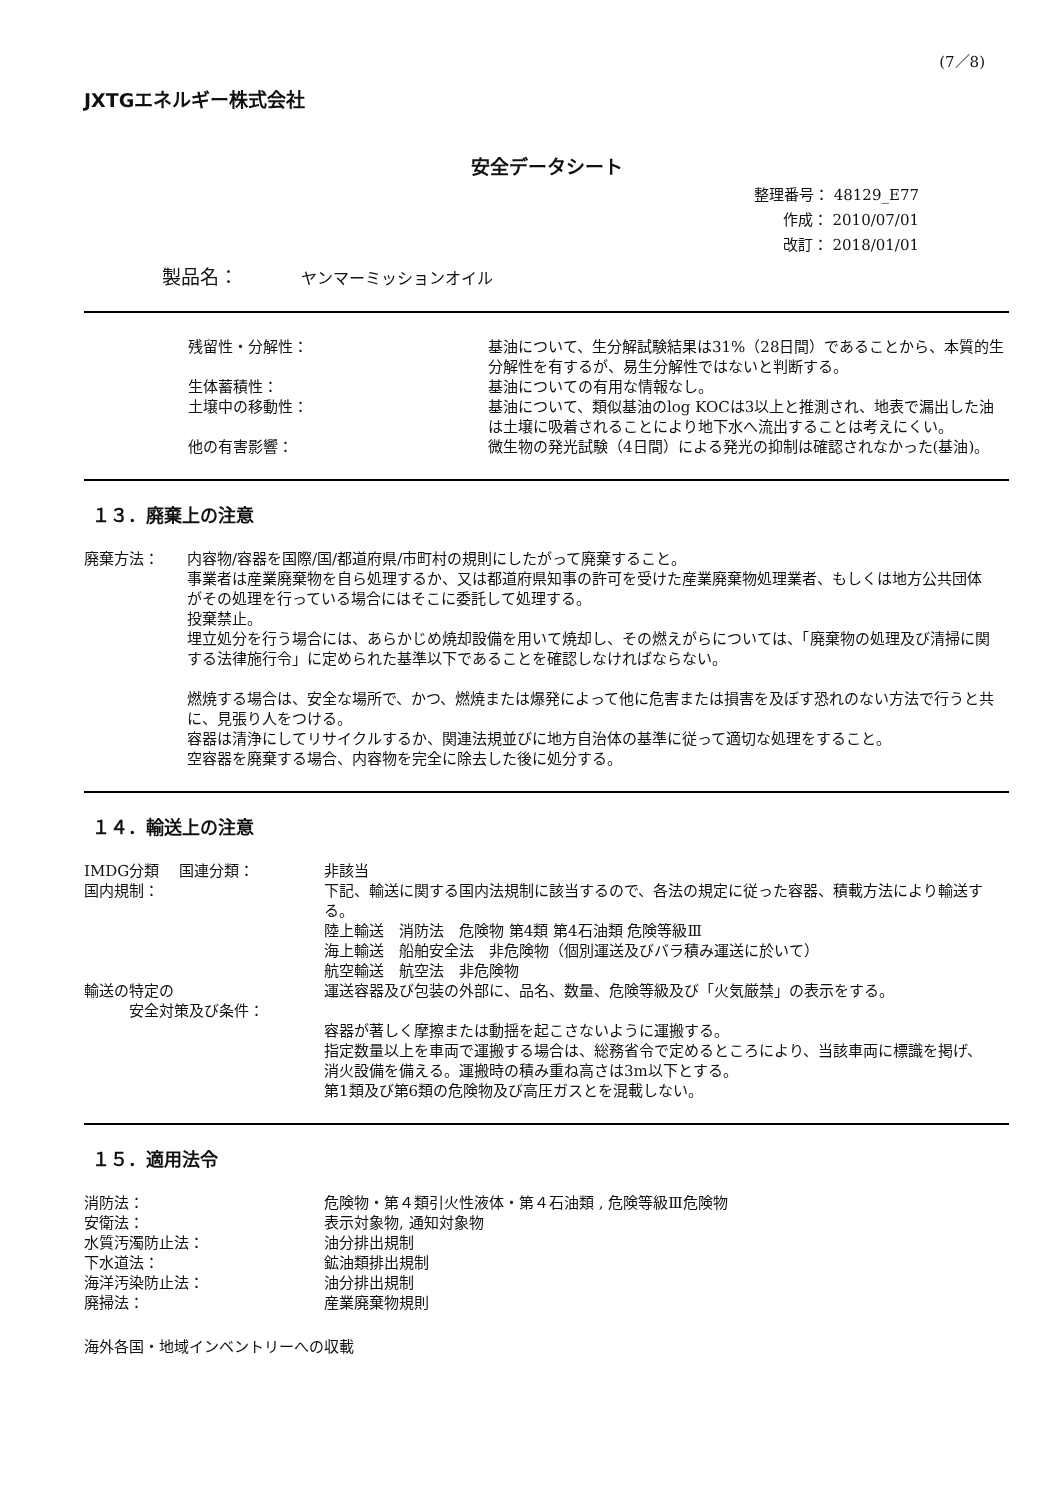(7／8)
JXTGエネルギー株式会社
安全データシート
整理番号： 48129_E77
作成： 2010/07/01
改訂： 2018/01/01
製品名：　　　 ヤンマーミッションオイル
| 残留性・分解性： | 基油について、生分解試験結果は31%（28日間）であることから、本質的生分解性を有するが、易生分解性ではないと判断する。 |
| 生体蓄積性： | 基油についての有用な情報なし。 |
| 土壌中の移動性： | 基油について、類似基油のlog KOCは3以上と推測され、地表で漏出した油は土壌に吸着されることにより地下水へ流出することは考えにくい。 |
| 他の有害影響： | 微生物の発光試験（4日間）による発光の抑制は確認されなかった(基油)。 |
１３．廃棄上の注意
| 廃棄方法： | 内容物/容器を国際/国/都道府県/市町村の規則にしたがって廃棄すること。 事業者は産業廃棄物を自ら処理するか、又は都道府県知事の許可を受けた産業廃棄物処理業者、もしくは地方公共団体がその処理を行っている場合にはそこに委託して処理する。 投棄禁止。 埋立処分を行う場合には、あらかじめ焼却設備を用いて焼却し、その燃えがらについては、「廃棄物の処理及び清掃に関する法律施行令」に定められた基準以下であることを確認しなければならない。 燃焼する場合は、安全な場所で、かつ、燃焼または爆発によって他に危害または損害を及ぼす恐れのない方法で行うと共に、見張り人をつける。 容器は清浄にしてリサイクルするか、関連法規並びに地方自治体の基準に従って適切な処理をすること。 空容器を廃棄する場合、内容物を完全に除去した後に処分する。 |
１４．輸送上の注意
| IMDG分類 国連分類： | 非該当 |
| 国内規制： | 下記、輸送に関する国内法規制に該当するので、各法の規定に従った容器、積載方法により輸送する。 陸上輸送 消防法 危険物 第4類 第4石油類 危険等級Ⅲ 海上輸送 船舶安全法 非危険物（個別運送及びバラ積み運送に於いて） 航空輸送 航空法 非危険物 |
| 輸送の特定の 安全対策及び条件： | 運送容器及び包装の外部に、品名、数量、危険等級及び「火気厳禁」の表示をする。 容器が著しく摩擦または動揺を起こさないように運搬する。 指定数量以上を車両で運搬する場合は、総務省令で定めるところにより、当該車両に標識を掲げ、消火設備を備える。運搬時の積み重ね高さは3m以下とする。 第1類及び第6類の危険物及び高圧ガスとを混載しない。 |
１５．適用法令
| 消防法： | 危険物・第４類引火性液体・第４石油類 , 危険等級Ⅲ危険物 |
| 安衛法： | 表示対象物, 通知対象物 |
| 水質汚濁防止法： | 油分排出規制 |
| 下水道法： | 鉱油類排出規制 |
| 海洋汚染防止法： | 油分排出規制 |
| 廃掃法： | 産業廃棄物規則 |
海外各国・地域インベントリーへの収載